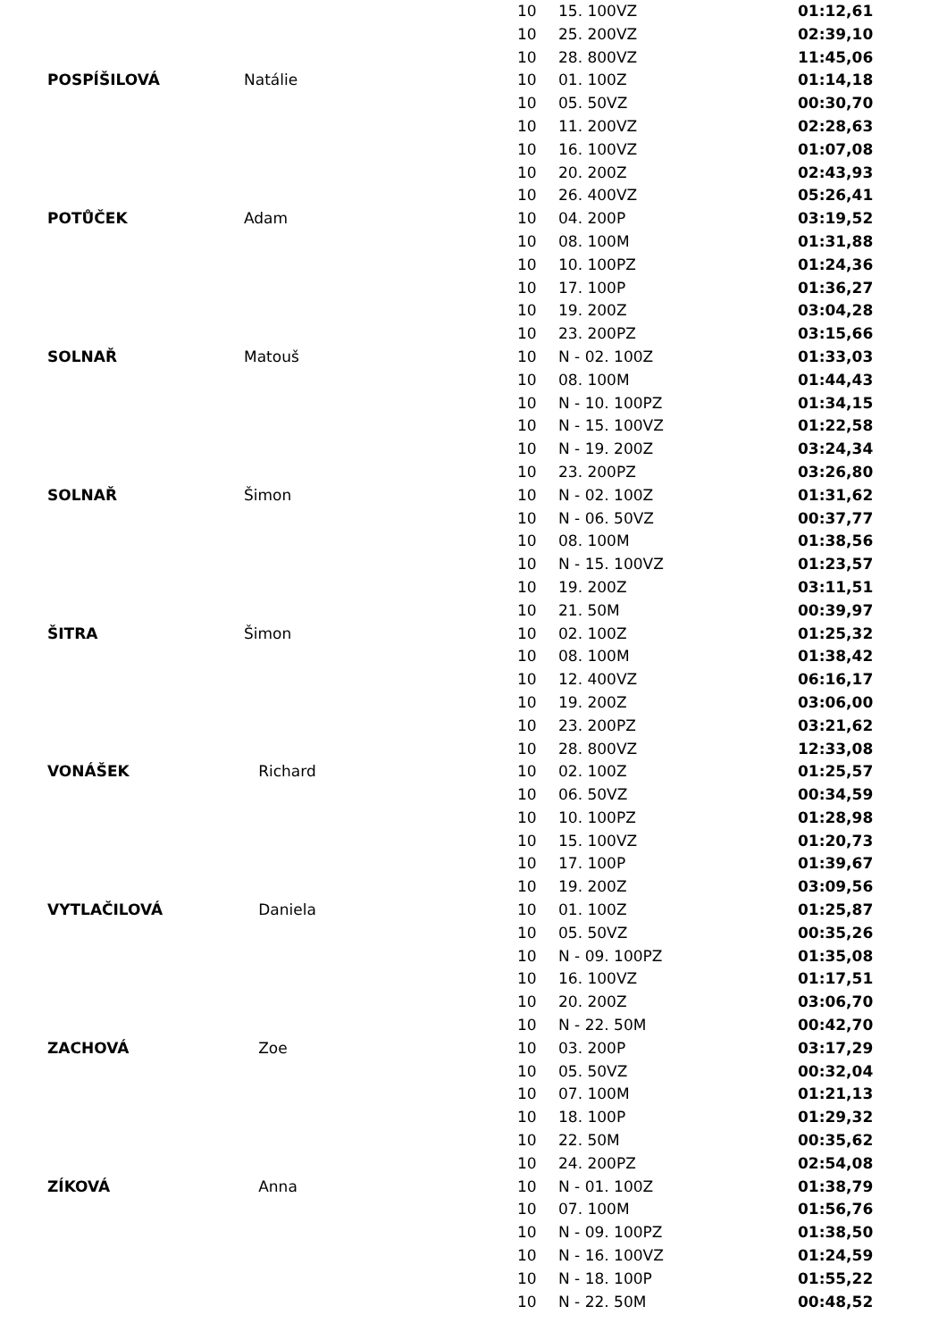| | | 10 | 15. 100VZ | 01:12,61 |
| | | 10 | 25. 200VZ | 02:39,10 |
| | | 10 | 28. 800VZ | 11:45,06 |
| POSPÍŠILOVÁ | Natálie | 10 | 01. 100Z | 01:14,18 |
| | | 10 | 05. 50VZ | 00:30,70 |
| | | 10 | 11. 200VZ | 02:28,63 |
| | | 10 | 16. 100VZ | 01:07,08 |
| | | 10 | 20. 200Z | 02:43,93 |
| | | 10 | 26. 400VZ | 05:26,41 |
| POTŮČEK | Adam | 10 | 04. 200P | 03:19,52 |
| | | 10 | 08. 100M | 01:31,88 |
| | | 10 | 10. 100PZ | 01:24,36 |
| | | 10 | 17. 100P | 01:36,27 |
| | | 10 | 19. 200Z | 03:04,28 |
| | | 10 | 23. 200PZ | 03:15,66 |
| SOLNAŘ | Matouš | 10 | N - 02. 100Z | 01:33,03 |
| | | 10 | 08. 100M | 01:44,43 |
| | | 10 | N - 10. 100PZ | 01:34,15 |
| | | 10 | N - 15. 100VZ | 01:22,58 |
| | | 10 | N - 19. 200Z | 03:24,34 |
| | | 10 | 23. 200PZ | 03:26,80 |
| SOLNAŘ | Šimon | 10 | N - 02. 100Z | 01:31,62 |
| | | 10 | N - 06. 50VZ | 00:37,77 |
| | | 10 | 08. 100M | 01:38,56 |
| | | 10 | N - 15. 100VZ | 01:23,57 |
| | | 10 | 19. 200Z | 03:11,51 |
| | | 10 | 21. 50M | 00:39,97 |
| ŠITRA | Šimon | 10 | 02. 100Z | 01:25,32 |
| | | 10 | 08. 100M | 01:38,42 |
| | | 10 | 12. 400VZ | 06:16,17 |
| | | 10 | 19. 200Z | 03:06,00 |
| | | 10 | 23. 200PZ | 03:21,62 |
| | | 10 | 28. 800VZ | 12:33,08 |
| VONÁŠEK | Richard | 10 | 02. 100Z | 01:25,57 |
| | | 10 | 06. 50VZ | 00:34,59 |
| | | 10 | 10. 100PZ | 01:28,98 |
| | | 10 | 15. 100VZ | 01:20,73 |
| | | 10 | 17. 100P | 01:39,67 |
| | | 10 | 19. 200Z | 03:09,56 |
| VYTLAČILOVÁ | Daniela | 10 | 01. 100Z | 01:25,87 |
| | | 10 | 05. 50VZ | 00:35,26 |
| | | 10 | N - 09. 100PZ | 01:35,08 |
| | | 10 | 16. 100VZ | 01:17,51 |
| | | 10 | 20. 200Z | 03:06,70 |
| | | 10 | N - 22. 50M | 00:42,70 |
| ZACHOVÁ | Zoe | 10 | 03. 200P | 03:17,29 |
| | | 10 | 05. 50VZ | 00:32,04 |
| | | 10 | 07. 100M | 01:21,13 |
| | | 10 | 18. 100P | 01:29,32 |
| | | 10 | 22. 50M | 00:35,62 |
| | | 10 | 24. 200PZ | 02:54,08 |
| ZÍKOVÁ | Anna | 10 | N - 01. 100Z | 01:38,79 |
| | | 10 | 07. 100M | 01:56,76 |
| | | 10 | N - 09. 100PZ | 01:38,50 |
| | | 10 | N - 16. 100VZ | 01:24,59 |
| | | 10 | N - 18. 100P | 01:55,22 |
| | | 10 | N - 22. 50M | 00:48,52 |